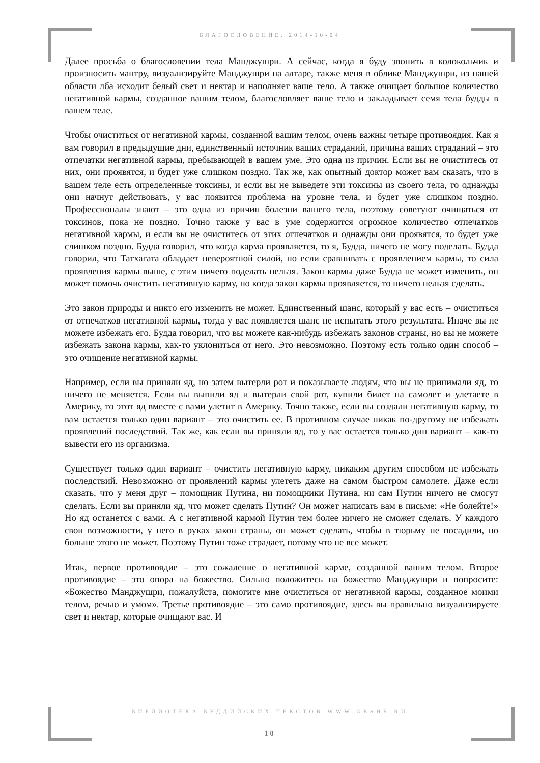БЛАГОСЛОВЕНИЕ. 2014-10-04
Далее просьба о благословении тела Манджушри. А сейчас, когда я буду звонить в колокольчик и произносить мантру, визуализируйте Манджушри на алтаре, также меня в облике Манджушри, из нашей области лба исходит белый свет и нектар и наполняет ваше тело. А также очищает большое количество негативной кармы, созданное вашим телом, благословляет ваше тело и закладывает семя тела будды в вашем теле.
Чтобы очиститься от негативной кармы, созданной вашим телом, очень важны четыре противоядия. Как я вам говорил в предыдущие дни, единственный источник ваших страданий, причина ваших страданий – это отпечатки негативной кармы, пребывающей в вашем уме. Это одна из причин. Если вы не очиститесь от них, они проявятся, и будет уже слишком поздно. Так же, как опытный доктор может вам сказать, что в вашем теле есть определенные токсины, и если вы не выведете эти токсины из своего тела, то однажды они начнут действовать, у вас появится проблема на уровне тела, и будет уже слишком поздно. Профессионалы знают – это одна из причин болезни вашего тела, поэтому советуют очищаться от токсинов, пока не поздно. Точно также у вас в уме содержится огромное количество отпечатков негативной кармы, и если вы не очиститесь от этих отпечатков и однажды они проявятся, то будет уже слишком поздно. Будда говорил, что когда карма проявляется, то я, Будда, ничего не могу поделать. Будда говорил, что Татхагата обладает невероятной силой, но если сравнивать с проявлением кармы, то сила проявления кармы выше, с этим ничего поделать нельзя. Закон кармы даже Будда не может изменить, он может помочь очистить негативную карму, но когда закон кармы проявляется, то ничего нельзя сделать.
Это закон природы и никто его изменить не может. Единственный шанс, который у вас есть – очиститься от отпечатков негативной кармы, тогда у вас появляется шанс не испытать этого результата. Иначе вы не можете избежать его. Будда говорил, что вы можете как-нибудь избежать законов страны, но вы не можете избежать закона кармы, как-то уклониться от него. Это невозможно. Поэтому есть только один способ – это очищение негативной кармы.
Например, если вы приняли яд, но затем вытерли рот и показываете людям, что вы не принимали яд, то ничего не меняется. Если вы выпили яд и вытерли свой рот, купили билет на самолет и улетаете в Америку, то этот яд вместе с вами улетит в Америку. Точно также, если вы создали негативную карму, то вам остается только один вариант – это очистить ее. В противном случае никак по-другому не избежать проявлений последствий. Так же, как если вы приняли яд, то у вас остается только дин вариант – как-то вывести его из организма.
Существует только один вариант – очистить негативную карму, никаким другим способом не избежать последствий. Невозможно от проявлений кармы улететь даже на самом быстром самолете. Даже если сказать, что у меня друг – помощник Путина, ни помощники Путина, ни сам Путин ничего не смогут сделать. Если вы приняли яд, что может сделать Путин? Он может написать вам в письме: «Не болейте!» Но яд останется с вами. А с негативной кармой Путин тем более ничего не сможет сделать. У каждого свои возможности, у него в руках закон страны, он может сделать, чтобы в тюрьму не посадили, но больше этого не может. Поэтому Путин тоже страдает, потому что не все может.
Итак, первое противоядие – это сожаление о негативной карме, созданной вашим телом. Второе противоядие – это опора на божество. Сильно положитесь на божество Манджушри и попросите: «Божество Манджушри, пожалуйста, помогите мне очиститься от негативной кармы, созданное моими телом, речью и умом». Третье противоядие – это само противоядие, здесь вы правильно визуализируете свет и нектар, которые очищают вас. И
БИБЛИОТЕКА БУДДИЙСКИХ ТЕКСТОВ WWW.GESHE.RU
10